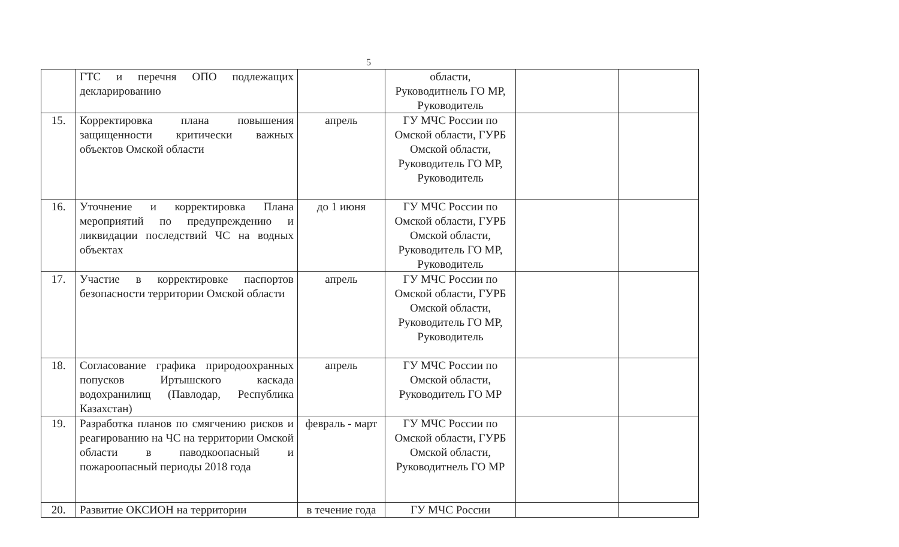5
| | ГТС и перечня ОПО подлежащих декларированию | | области, Руководитнель ГО МР, Руководитель | | |
| 15. | Корректировка плана повышения защищенности критически важных объектов Омской области | апрель | ГУ МЧС России по Омской области, ГУРБ Омской области, Руководитель ГО МР, Руководитель | | |
| 16. | Уточнение и корректировка Плана мероприятий по предупреждению и ликвидации последствий ЧС на водных объектах | до 1 июня | ГУ МЧС России по Омской области, ГУРБ Омской области, Руководитель ГО МР, Руководитель | | |
| 17. | Участие в корректировке паспортов безопасности территории Омской области | апрель | ГУ МЧС России по Омской области, ГУРБ Омской области, Руководитель ГО МР, Руководитель | | |
| 18. | Согласование графика природоохранных попусков Иртышского каскада водохранилищ (Павлодар, Республика Казахстан) | апрель | ГУ МЧС России по Омской области, Руководитель ГО МР | | |
| 19. | Разработка планов по смягчению рисков и реагированию на ЧС на территории Омской области в паводкоопасный и пожароопасный периоды 2018 года | февраль - март | ГУ МЧС России по Омской области, ГУРБ Омской области, Руководитнель ГО МР | | |
| 20. | Развитие ОКСИОН на территории | в течение года | ГУ МЧС России | | |